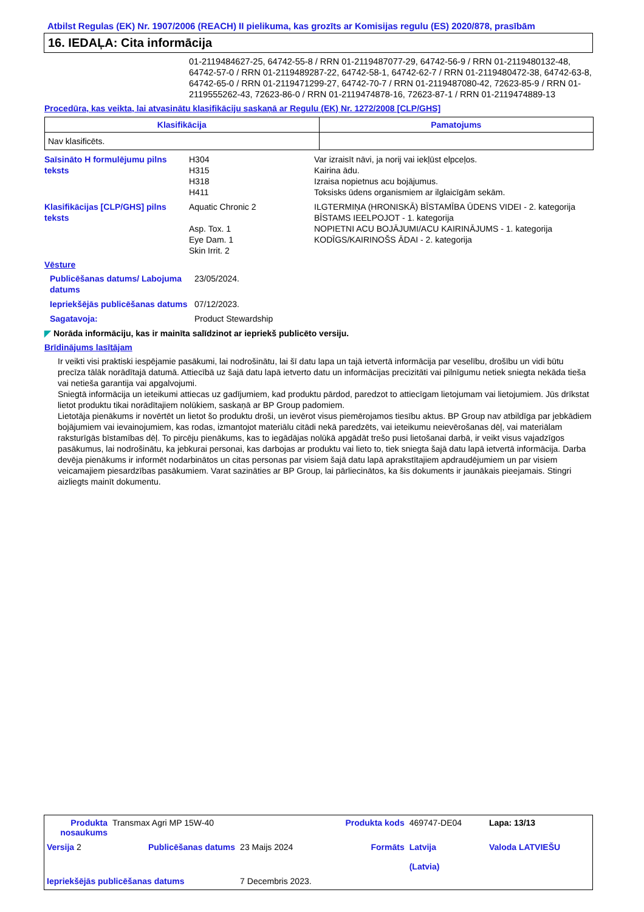Atbilst Regulas (EK) Nr. 1907/2006 (REACH) II pielikuma, kas grozīts ar Komisijas regulu (ES) 2020/878, prasībām
16. IEDAĻA: Cita informācija
01-2119484627-25, 64742-55-8 / RRN 01-2119487077-29, 64742-56-9 / RRN 01-2119480132-48, 64742-57-0 / RRN 01-2119489287-22, 64742-58-1, 64742-62-7 / RRN 01-2119480472-38, 64742-63-8, 64742-65-0 / RRN 01-2119471299-27, 64742-70-7 / RRN 01-2119487080-42, 72623-85-9 / RRN 01-2119555262-43, 72623-86-0 / RRN 01-2119474878-16, 72623-87-1 / RRN 01-2119474889-13
Procedūra, kas veikta, lai atvasinātu klasifikāciju saskaņā ar Regulu (EK) Nr. 1272/2008 [CLP/GHS]
| Klasifikācija | Pamatojums |
| --- | --- |
| Nav klasificēts. | |
| Saīsināto H formulējumu pilns teksts | H304 H315 H318 H411 | Var izraisīt nāvi, ja norij vai iekļūst elpceļos. Kairina ādu. Izraisa nopietnus acu bojājumus. Toksisks ūdens organismiem ar ilglaicīgām sekām. |
| Klasifikācijas [CLP/GHS] pilns teksts | Aquatic Chronic 2 Asp. Tox. 1 Eye Dam. 1 Skin Irrit. 2 | ILGTERMIŅA (HRONISKĀ) BĪSTAMĪBA ŪDENS VIDEI - 2. kategorija BĪSTAMS IEELPOJOT - 1. kategorija NOPIETNI ACU BOJĀJUMI/ACU KAIRINĀJUMS - 1. kategorija KODĪGS/KAIRINOŠS ĀDAI - 2. kategorija |
Vēsture
| Publicēšanas datums/ Labojuma datums | 23/05/2024. |
| Iepriekšējās publicēšanas datums | 07/12/2023. |
| Sagatavoja: | Product Stewardship |
◤ Norāda informāciju, kas ir mainīta salīdzinot ar iepriekš publicēto versiju.
Brīdinājums lasītājam
Ir veikti visi praktiski iespējamie pasākumi, lai nodrošinātu, lai šī datu lapa un tajā ietvertā informācija par veselību, drošību un vidi būtu precīza tālāk norādītajā datumā. Attiecībā uz šajā datu lapā ietverto datu un informācijas precizitāti vai pilnīgumu netiek sniegta nekāda tieša vai netieša garantija vai apgalvojumi.
Sniegtā informācija un ieteikumi attiecas uz gadījumiem, kad produktu pārdod, paredzot to attiecīgam lietojumam vai lietojumiem. Jūs drīkstat lietot produktu tikai norādītajiem nolūkiem, saskaņā ar BP Group padomiem.
Lietotāja pienākums ir novērtēt un lietot šo produktu droši, un ievērot visus piemērojamos tiesību aktus. BP Group nav atbildīga par jebkādiem bojājumiem vai ievainojumiem, kas rodas, izmantojot materiālu citādi nekā paredzēts, vai ieteikumu neievērošanas dēļ, vai materiālam raksturīgās bīstamības dēļ. To pircēju pienākums, kas to iegādājas nolūkā apgādāt trešo pusi lietošanai darbā, ir veikt visus vajadzīgos pasākumus, lai nodrošinātu, ka jebkurai personai, kas darbojas ar produktu vai lieto to, tiek sniegta šajā datu lapā ietvertā informācija. Darba devēja pienākums ir informēt nodarbinātos un citas personas par visiem šajā datu lapā aprakstītajiem apdraudējumiem un par visiem veicamajiem piesardzības pasākumiem. Varat sazināties ar BP Group, lai pārliecinātos, ka šis dokuments ir jaunākais pieejamais. Stingri aizliegts mainīt dokumentu.
| Produkta nosaukums | Transmax Agri MP 15W-40 | | Produkta kods | 469747-DE04 | Lapa: 13/13 |
| Versija 2 | Publicēšanas datums | 23 Maijs 2024 | Formāts | Latvija (Latvia) | Valoda LATVIEŠU |
| Iepriekšējās publicēšanas datums | | 7 Decembris 2023. | | | |